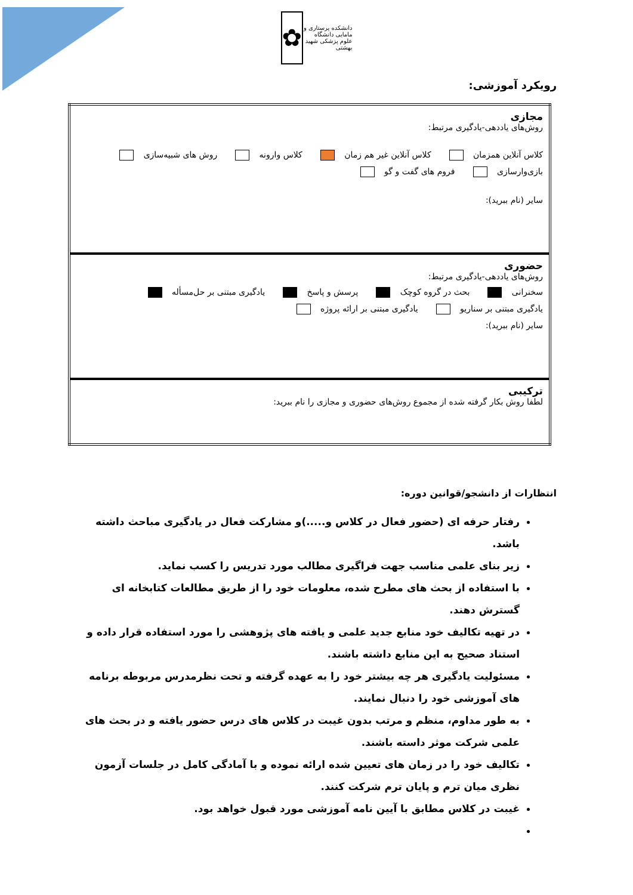دانشکده پرستاری و مامایی دانشگاه علوم پزشکی شهید بهشتی
✿
رویکرد آموزشی:
| مجازی روش‌های یاددهی-یادگیری مرتبط: کلاس آنلاین همزمان کلاس آنلاین غیر هم زمان کلاس وارونه روش های شبیه‌سازی بازی‌وارسازی فروم های گفت و گو سایر (نام ببرید): |
| حضوری روش‌های یاددهی-یادگیری مرتبط: سخنرانی بحث در گروه کوچک پرسش و پاسخ یادگیری مبتنی بر حل‌مسأله یادگیری مبتنی بر سناریو یادگیری مبتنی بر ارائه پروژه سایر (نام ببرید): |
| ترکیبی لطفا روش بکار گرفته شده از مجموع روش‌های حضوری و مجازی را نام ببرید: |
انتظارات از دانشجو/قوانین دوره:
رفتار حرفه ای (حضور فعال در کلاس و.....)و مشارکت فعال در یادگیری مباحث داشته باشد.
زیر بنای علمی مناسب جهت فراگیری مطالب مورد تدریس را کسب نماید.
با استفاده از بحث های مطرح شده، معلومات خود را از طریق مطالعات کتابخانه ای گسترش دهند.
در تهیه تکالیف خود منابع جدید علمی و یافته های پژوهشی را مورد استفاده قرار داده و استناد صحیح به این منابع داشته باشند.
مسئولیت یادگیری هر چه بیشتر خود را به عهده گرفته و تحت نظرمدرس مربوطه برنامه های آموزشی خود را دنبال نمایند.
به طور مداوم، منظم و مرتب بدون غیبت در کلاس های درس حضور یافته و در بحث های علمی شرکت موثر داسته باشند.
تکالیف خود را در زمان های تعیین شده ارائه نموده و با آمادگی کامل در جلسات آزمون نظری میان ترم و پایان ترم شرکت کنند.
غیبت در کلاس مطابق با آیین نامه آموزشی مورد قبول خواهد بود.